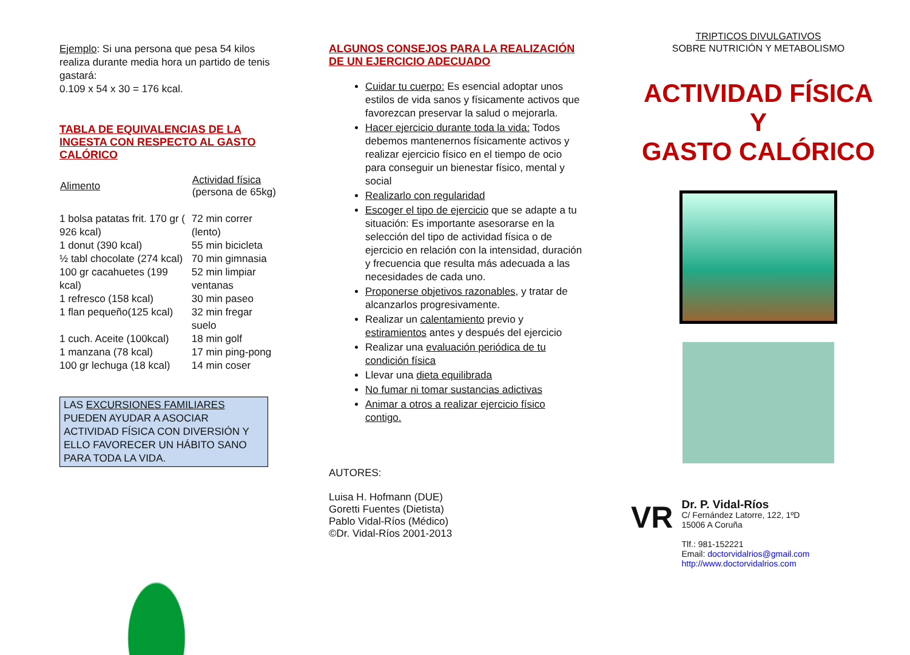Ejemplo: Si una persona que pesa 54 kilos realiza durante media hora un partido de tenis gastará:
0.109 x 54 x 30 = 176 kcal.
TABLA DE EQUIVALENCIAS DE LA INGESTA CON RESPECTO AL GASTO CALÓRICO
| Alimento | Actividad física (persona de 65kg) |
| --- | --- |
| 1 bolsa patatas frit. 170 gr ( 926 kcal) | 72 min correr (lento) |
| 1 donut (390 kcal) | 55 min bicicleta |
| ½ tabl chocolate (274 kcal) | 70 min gimnasia |
| 100 gr cacahuetes (199 kcal) | 52 min limpiar ventanas |
| 1 refresco (158 kcal) | 30 min paseo |
| 1 flan pequeño(125 kcal) | 32 min fregar suelo |
| 1 cuch. Aceite (100kcal) | 18 min golf |
| 1 manzana (78 kcal) | 17 min ping-pong |
| 100 gr lechuga (18 kcal) | 14 min coser |
LAS EXCURSIONES FAMILIARES PUEDEN AYUDAR A ASOCIAR ACTIVIDAD FÍSICA CON DIVERSIÓN Y ELLO FAVORECER UN HÁBITO SANO PARA TODA LA VIDA.
ALGUNOS CONSEJOS PARA LA REALIZACIÓN DE UN EJERCICIO ADECUADO
Cuidar tu cuerpo: Es esencial adoptar unos estilos de vida sanos y físicamente activos que favorezcan preservar la salud o mejorarla.
Hacer ejercicio durante toda la vida: Todos debemos mantenernos físicamente activos y realizar ejercicio físico en el tiempo de ocio para conseguir un bienestar físico, mental y social
Realizarlo con regularidad
Escoger el tipo de ejercicio que se adapte a tu situación: Es importante asesorarse en la selección del tipo de actividad física o de ejercicio en relación con la intensidad, duración y frecuencia que resulta más adecuada a las necesidades de cada uno.
Proponerse objetivos razonables, y tratar de alcanzarlos progresivamente.
Realizar un calentamiento previo y estiramientos antes y después del ejercicio
Realizar una evaluación periódica de tu condición física
Llevar una dieta equilibrada
No fumar ni tomar sustancias adictivas
Animar a otros a realizar ejercicio físico contigo.
AUTORES:
Luisa H. Hofmann (DUE)
Goretti Fuentes (Dietista)
Pablo Vidal-Ríos (Médico)
©Dr. Vidal-Ríos 2001-2013
TRIPTICOS DIVULGATIVOS
SOBRE NUTRICIÓN Y METABOLISMO
ACTIVIDAD FÍSICA
Y
GASTO CALÓRICO
VR
Dr. P. Vidal-Ríos
C/ Fernández Latorre, 122, 1ºD
15006 A Coruña
Tlf.: 981-152221
Email: doctorvidalrios@gmail.com
http://www.doctorvidalrios.com